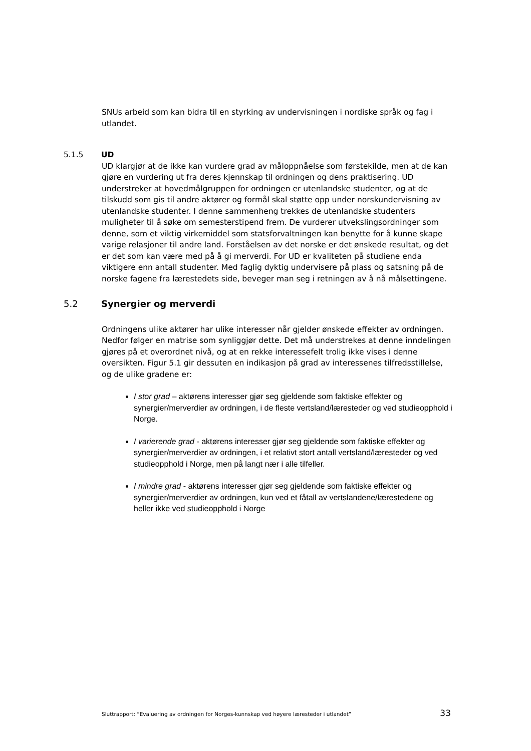SNUs arbeid som kan bidra til en styrking av undervisningen i nordiske språk og fag i utlandet.
5.1.5 UD
UD klargjør at de ikke kan vurdere grad av måloppnåelse som førstekilde, men at de kan gjøre en vurdering ut fra deres kjennskap til ordningen og dens praktisering. UD understreker at hovedmålgruppen for ordningen er utenlandske studenter, og at de tilskudd som gis til andre aktører og formål skal støtte opp under norskundervisning av utenlandske studenter. I denne sammenheng trekkes de utenlandske studenters muligheter til å søke om semesterstipend frem. De vurderer utvekslingsordninger som denne, som et viktig virkemiddel som statsforvaltningen kan benytte for å kunne skape varige relasjoner til andre land. Forståelsen av det norske er det ønskede resultat, og det er det som kan være med på å gi merverdi. For UD er kvaliteten på studiene enda viktigere enn antall studenter. Med faglig dyktig undervisere på plass og satsning på de norske fagene fra lærestedets side, beveger man seg i retningen av å nå målsettingene.
5.2 Synergier og merverdi
Ordningens ulike aktører har ulike interesser når gjelder ønskede effekter av ordningen. Nedfor følger en matrise som synliggjør dette. Det må understrekes at denne inndelingen gjøres på et overordnet nivå, og at en rekke interessefelt trolig ikke vises i denne oversikten. Figur 5.1 gir dessuten en indikasjon på grad av interessenes tilfredsstillelse, og de ulike gradene er:
I stor grad – aktørens interesser gjør seg gjeldende som faktiske effekter og synergier/merverdier av ordningen, i de fleste vertsland/læresteder og ved studieopphold i Norge.
I varierende grad - aktørens interesser gjør seg gjeldende som faktiske effekter og synergier/merverdier av ordningen, i et relativt stort antall vertsland/læresteder og ved studieopphold i Norge, men på langt nær i alle tilfeller.
I mindre grad - aktørens interesser gjør seg gjeldende som faktiske effekter og synergier/merverdier av ordningen, kun ved et fåtall av vertslandene/lærestedene og heller ikke ved studieopphold i Norge
Sluttrapport: ”Evaluering av ordningen for Norges-kunnskap ved høyere læresteder i utlandet” 33